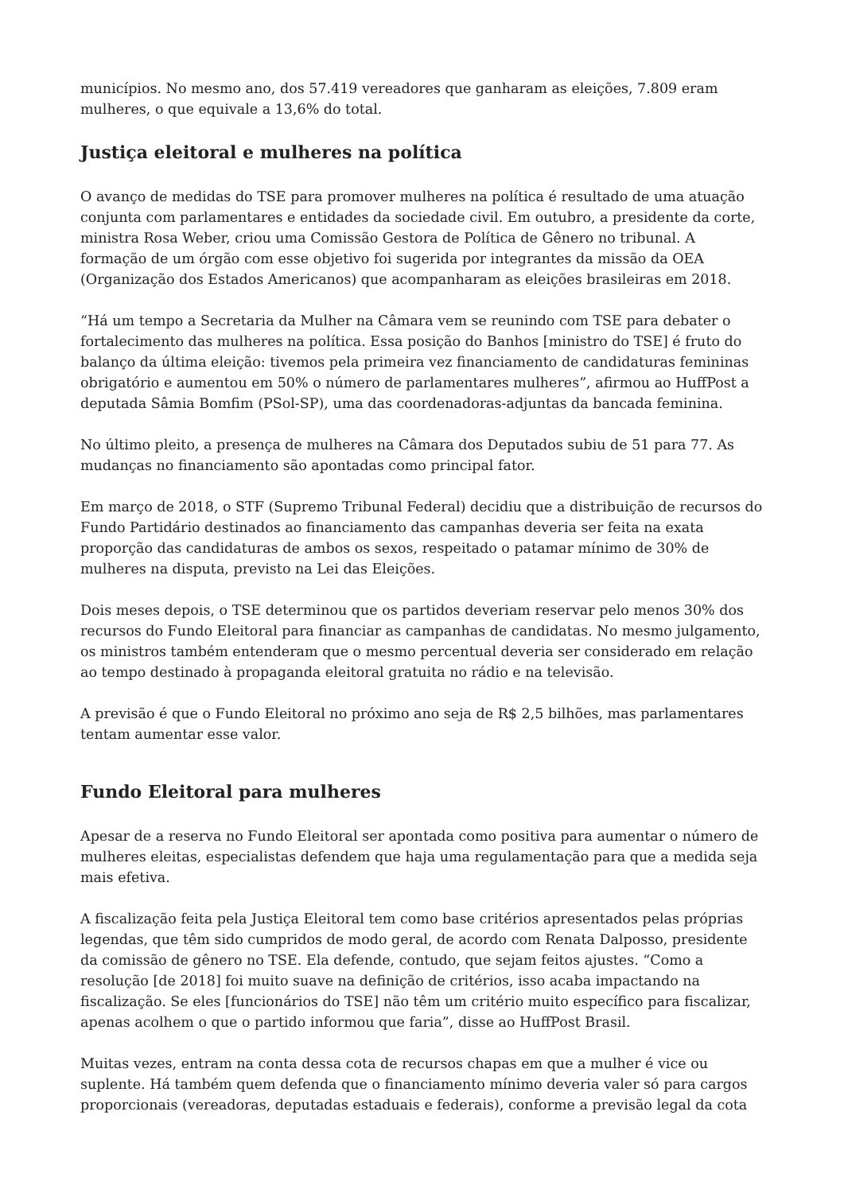municípios. No mesmo ano, dos 57.419 vereadores que ganharam as eleições, 7.809 eram mulheres, o que equivale a 13,6% do total.
Justiça eleitoral e mulheres na política
O avanço de medidas do TSE para promover mulheres na política é resultado de uma atuação conjunta com parlamentares e entidades da sociedade civil. Em outubro, a presidente da corte, ministra Rosa Weber, criou uma Comissão Gestora de Política de Gênero no tribunal. A formação de um órgão com esse objetivo foi sugerida por integrantes da missão da OEA (Organização dos Estados Americanos) que acompanharam as eleições brasileiras em 2018.
“Há um tempo a Secretaria da Mulher na Câmara vem se reunindo com TSE para debater o fortalecimento das mulheres na política. Essa posição do Banhos [ministro do TSE] é fruto do balanço da última eleição: tivemos pela primeira vez financiamento de candidaturas femininas obrigatório e aumentou em 50% o número de parlamentares mulheres”, afirmou ao HuffPost a deputada Sâmia Bomfim (PSol-SP), uma das coordenadoras-adjuntas da bancada feminina.
No último pleito, a presença de mulheres na Câmara dos Deputados subiu de 51 para 77. As mudanças no financiamento são apontadas como principal fator.
Em março de 2018, o STF (Supremo Tribunal Federal) decidiu que a distribuição de recursos do Fundo Partidário destinados ao financiamento das campanhas deveria ser feita na exata proporção das candidaturas de ambos os sexos, respeitado o patamar mínimo de 30% de mulheres na disputa, previsto na Lei das Eleições.
Dois meses depois, o TSE determinou que os partidos deveriam reservar pelo menos 30% dos recursos do Fundo Eleitoral para financiar as campanhas de candidatas. No mesmo julgamento, os ministros também entenderam que o mesmo percentual deveria ser considerado em relação ao tempo destinado à propaganda eleitoral gratuita no rádio e na televisão.
A previsão é que o Fundo Eleitoral no próximo ano seja de R$ 2,5 bilhões, mas parlamentares tentam aumentar esse valor.
Fundo Eleitoral para mulheres
Apesar de a reserva no Fundo Eleitoral ser apontada como positiva para aumentar o número de mulheres eleitas, especialistas defendem que haja uma regulamentação para que a medida seja mais efetiva.
A fiscalização feita pela Justiça Eleitoral tem como base critérios apresentados pelas próprias legendas, que têm sido cumpridos de modo geral, de acordo com Renata Dalposso, presidente da comissão de gênero no TSE. Ela defende, contudo, que sejam feitos ajustes. “Como a resolução [de 2018] foi muito suave na definição de critérios, isso acaba impactando na fiscalização. Se eles [funcionários do TSE] não têm um critério muito específico para fiscalizar, apenas acolhem o que o partido informou que faria”, disse ao HuffPost Brasil.
Muitas vezes, entram na conta dessa cota de recursos chapas em que a mulher é vice ou suplente. Há também quem defenda que o financiamento mínimo deveria valer só para cargos proporcionais (vereadoras, deputadas estaduais e federais), conforme a previsão legal da cota